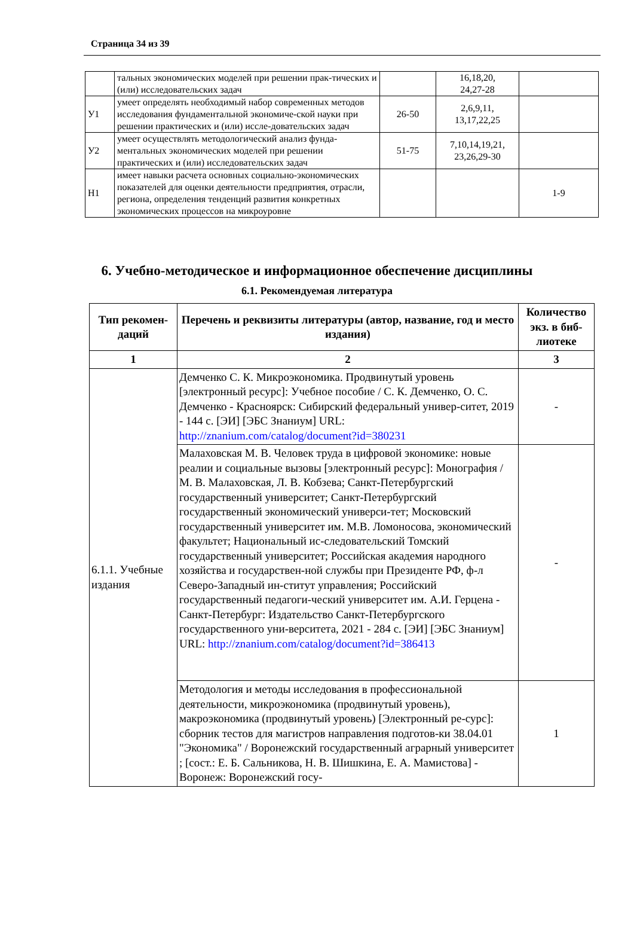Страница 34 из 39
| | тальных экономических моделей при решении прак-тических и (или) исследовательских задач | | 16,18,20, 24,27-28 | |
| У1 | умеет определять необходимый набор современных методов исследования фундаментальной экономиче-ской науки при решении практических и (или) иссле-довательских задач | 26-50 | 2,6,9,11, 13,17,22,25 | |
| У2 | умеет осуществлять методологический анализ фунда-ментальных экономических моделей при решении практических и (или) исследовательских задач | 51-75 | 7,10,14,19,21, 23,26,29-30 | |
| Н1 | имеет навыки расчета основных социально-экономических показателей для оценки деятельности предприятия, отрасли, региона, определения тенденций развития конкретных экономических процессов на микроуровне | | | 1-9 |
6. Учебно-методическое и информационное обеспечение дисциплины
6.1. Рекомендуемая литература
| Тип рекомен-даций | Перечень и реквизиты литературы (автор, название, год и место издания) | Количество экз. в биб-лиотеке |
| --- | --- | --- |
| 1 | 2 | 3 |
| 6.1.1. Учебные издания | Демченко С. К. Микроэкономика. Продвинутый уровень [электронный ресурс]: Учебное пособие / С. К. Демченко, О. С. Демченко - Красноярск: Сибирский федеральный универ-ситет, 2019 - 144 с. [ЭИ] [ЭБС Знаниум] URL: http://znanium.com/catalog/document?id=380231 | - |
| | Малаховская М. В. Человек труда в цифровой экономике: новые реалии и социальные вызовы [электронный ресурс]: Монография / М. В. Малаховская, Л. В. Кобзева; Санкт-Петербургский государственный университет; Санкт-Петербургский государственный экономический универси-тет; Московский государственный университет им. М.В. Ломоносова, экономический факультет; Национальный ис-следовательский Томский государственный университет; Российская академия народного хозяйства и государствен-ной службы при Президенте РФ, ф-л Северо-Западный ин-ститут управления; Российский государственный педагоги-ческий университет им. А.И. Герцена - Санкт-Петербург: Издательство Санкт-Петербургского государственного уни-верситета, 2021 - 284 с. [ЭИ] [ЭБС Знаниум] URL: http://znanium.com/catalog/document?id=386413 | - |
| | Методология и методы исследования в профессиональной деятельности, микроэкономика (продвинутый уровень), макроэкономика (продвинутый уровень) [Электронный ре-сурс]: сборник тестов для магистров направления подготов-ки 38.04.01 "Экономика" / Воронежский государственный аграрный университет ; [сост.: Е. Б. Сальникова, Н. В. Шишкина, Е. А. Мамистова] - Воронеж: Воронежский госу- | 1 |